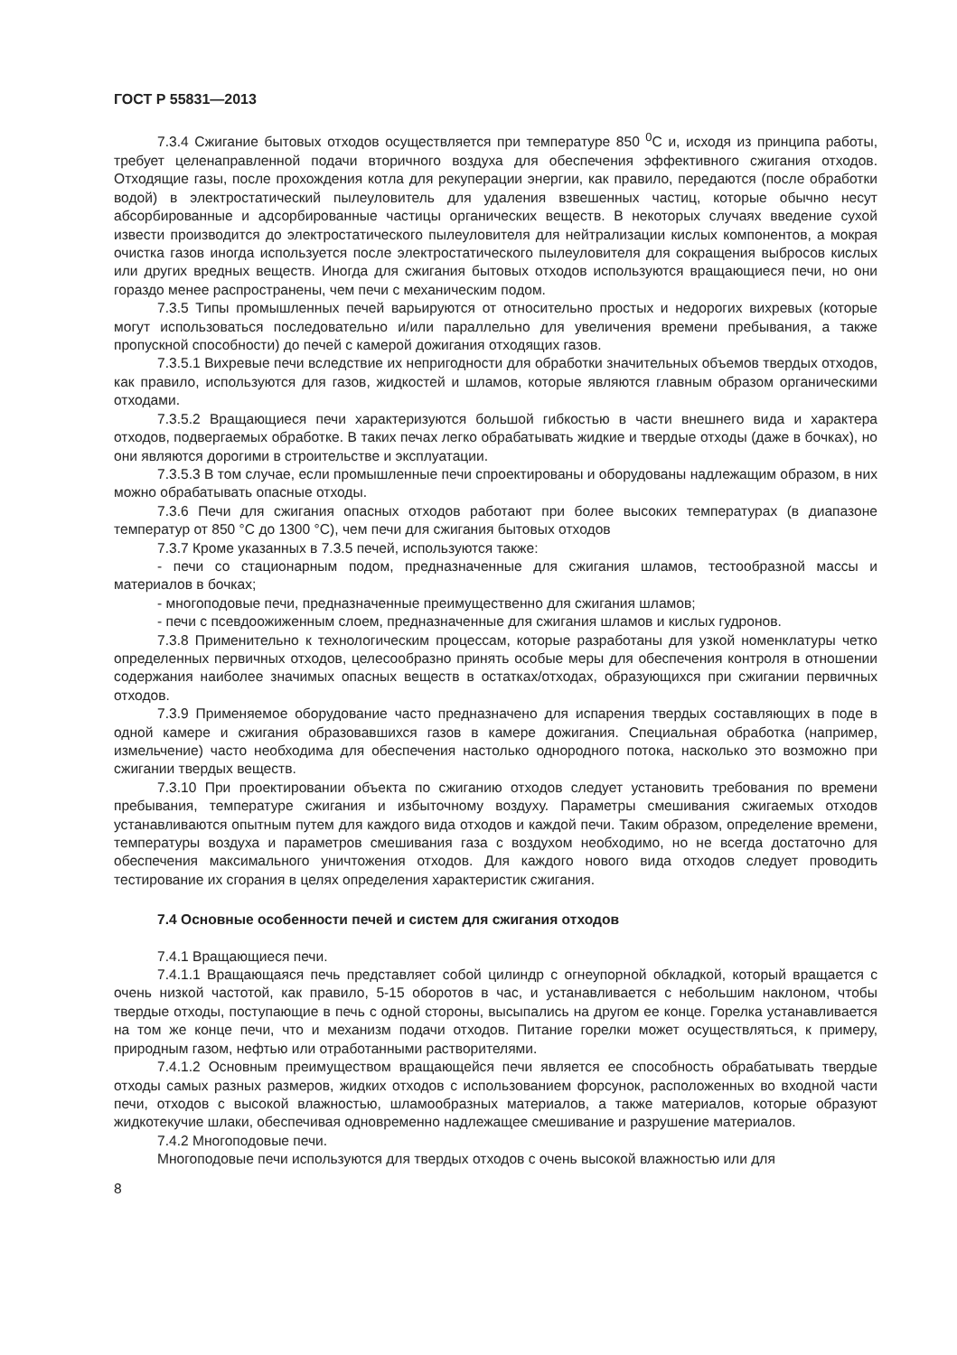ГОСТ Р 55831—2013
7.3.4 Сжигание бытовых отходов осуществляется при температуре 850 <sup>0</sup>С и, исходя из принципа работы, требует целенаправленной подачи вторичного воздуха для обеспечения эффективного сжигания отходов. Отходящие газы, после прохождения котла для рекуперации энергии, как правило, передаются (после обработки водой) в электростатический пылеуловитель для удаления взвешенных частиц, которые обычно несут абсорбированные и адсорбированные частицы органических веществ. В некоторых случаях введение сухой извести производится до электростатического пылеуловителя для нейтрализации кислых компонентов, а мокрая очистка газов иногда используется после электростатического пылеуловителя для сокращения выбросов кислых или других вредных веществ. Иногда для сжигания бытовых отходов используются вращающиеся печи, но они гораздо менее распространены, чем печи с механическим подом.
7.3.5 Типы промышленных печей варьируются от относительно простых и недорогих вихревых (которые могут использоваться последовательно и/или параллельно для увеличения времени пребывания, а также пропускной способности) до печей с камерой дожигания отходящих газов.
7.3.5.1 Вихревые печи вследствие их непригодности для обработки значительных объемов твердых отходов, как правило, используются для газов, жидкостей и шламов, которые являются главным образом органическими отходами.
7.3.5.2 Вращающиеся печи характеризуются большой гибкостью в части внешнего вида и характера отходов, подвергаемых обработке. В таких печах легко обрабатывать жидкие и твердые отходы (даже в бочках), но они являются дорогими в строительстве и эксплуатации.
7.3.5.3 В том случае, если промышленные печи спроектированы и оборудованы надлежащим образом, в них можно обрабатывать опасные отходы.
7.3.6 Печи для сжигания опасных отходов работают при более высоких температурах (в диапазоне температур от 850 °С до 1300 °С), чем печи для сжигания бытовых отходов
7.3.7 Кроме указанных в 7.3.5 печей, используются также:
- печи со стационарным подом, предназначенные для сжигания шламов, тестообразной массы и материалов в бочках;
- многоподовые печи, предназначенные преимущественно для сжигания шламов;
- печи с псевдоожиженным слоем, предназначенные для сжигания шламов и кислых гудронов.
7.3.8 Применительно к технологическим процессам, которые разработаны для узкой номенклатуры четко определенных первичных отходов, целесообразно принять особые меры для обеспечения контроля в отношении содержания наиболее значимых опасных веществ в остатках/отходах, образующихся при сжигании первичных отходов.
7.3.9 Применяемое оборудование часто предназначено для испарения твердых составляющих в поде в одной камере и сжигания образовавшихся газов в камере дожигания. Специальная обработка (например, измельчение) часто необходима для обеспечения настолько однородного потока, насколько это возможно при сжигании твердых веществ.
7.3.10 При проектировании объекта по сжиганию отходов следует установить требования по времени пребывания, температуре сжигания и избыточному воздуху. Параметры смешивания сжигаемых отходов устанавливаются опытным путем для каждого вида отходов и каждой печи. Таким образом, определение времени, температуры воздуха и параметров смешивания газа с воздухом необходимо, но не всегда достаточно для обеспечения максимального уничтожения отходов. Для каждого нового вида отходов следует проводить тестирование их сгорания в целях определения характеристик сжигания.
7.4 Основные особенности печей и систем для сжигания отходов
7.4.1 Вращающиеся печи.
7.4.1.1 Вращающаяся печь представляет собой цилиндр с огнеупорной обкладкой, который вращается с очень низкой частотой, как правило, 5-15 оборотов в час, и устанавливается с небольшим наклоном, чтобы твердые отходы, поступающие в печь с одной стороны, высыпались на другом ее конце. Горелка устанавливается на том же конце печи, что и механизм подачи отходов. Питание горелки может осуществляться, к примеру, природным газом, нефтью или отработанными растворителями.
7.4.1.2 Основным преимуществом вращающейся печи является ее способность обрабатывать твердые отходы самых разных размеров, жидких отходов с использованием форсунок, расположенных во входной части печи, отходов с высокой влажностью, шламообразных материалов, а также материалов, которые образуют жидкотекучие шлаки, обеспечивая одновременно надлежащее смешивание и разрушение материалов.
7.4.2 Многоподовые печи.
Многоподовые печи используются для твердых отходов с очень высокой влажностью или для
8